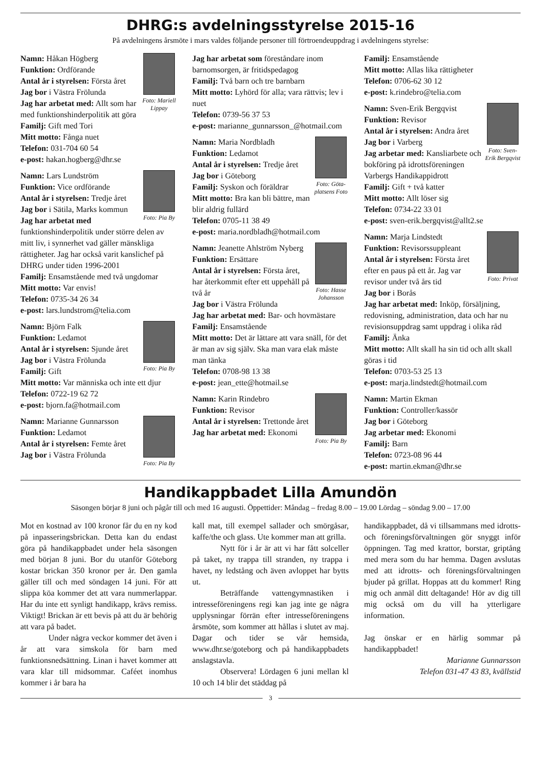DHRG:s avdelningsstyrelse 2015-16
På avdelningens årsmöte i mars valdes följande personer till förtroendeuppdrag i avdelningens styrelse:
Foto: Mariell Lippay
Namn: Håkan Högberg
Funktion: Ordförande
Antal år i styrelsen: Första året
Jag bor i Västra Frölunda
Jag har arbetat med: Allt som har med funktionshinderpolitik att göra
Familj: Gift med Tori
Mitt motto: Fånga nuet
Telefon: 031-704 60 54
e-post: hakan.hogberg@dhr.se
Foto: Pia By
Namn: Lars Lundström
Funktion: Vice ordförande
Antal år i styrelsen: Tredje året
Jag bor i Sätila, Marks kommun
Jag har arbetat med funktionshinderpolitik under större delen av mitt liv, i synnerhet vad gäller mänskliga rättigheter. Jag har också varit kanslichef på DHRG under tiden 1996-2001
Familj: Ensamstående med två ungdomar
Mitt motto: Var envis!
Telefon: 0735-34 26 34
e-post: lars.lundstrom@telia.com
Foto: Pia By
Namn: Björn Falk
Funktion: Ledamot
Antal år i styrelsen: Sjunde året
Jag bor i Västra Frölunda
Familj: Gift
Mitt motto: Var människa och inte ett djur
Telefon: 0722-19 62 72
e-post: bjorn.fa@hotmail.com
Foto: Pia By
Namn: Marianne Gunnarsson
Funktion: Ledamot
Antal år i styrelsen: Femte året
Jag bor i Västra Frölunda
Jag har arbetat som föreståndare inom barnomsorgen, är fritidspedagog
Familj: Två barn och tre barnbarn
Mitt motto: Lyhörd för alla; vara rättvis; lev i nuet
Telefon: 0739-56 37 53
e-post: marianne_gunnarsson_@hotmail.com
Foto: Göta-platsens Foto
Namn: Maria Nordbladh
Funktion: Ledamot
Antal år i styrelsen: Tredje året
Jag bor i Göteborg
Familj: Syskon och föräldrar
Mitt motto: Bra kan bli bättre, man blir aldrig fullärd
Telefon: 0705-11 38 49
e-post: maria.nordbladh@hotmail.com
Foto: Hasse Johansson
Namn: Jeanette Ahlström Nyberg
Funktion: Ersättare
Antal år i styrelsen: Första året, har återkommit efter ett uppehåll på två år
Jag bor i Västra Frölunda
Jag har arbetat med: Bar- och hovmästare
Familj: Ensamstående
Mitt motto: Det är lättare att vara snäll, för det är man av sig själv. Ska man vara elak måste man tänka
Telefon: 0708-98 13 38
e-post: jean_ette@hotmail.se
Foto: Pia By
Namn: Karin Rindebro
Funktion: Revisor
Antal år i styrelsen: Trettonde året
Jag har arbetat med: Ekonomi
Familj: Ensamstående
Mitt motto: Allas lika rättigheter
Telefon: 0706-62 30 12
e-post: k.rindebro@telia.com
Foto: Sven-Erik Bergqvist
Namn: Sven-Erik Bergqvist
Funktion: Revisor
Antal år i styrelsen: Andra året
Jag bor i Varberg
Jag arbetar med: Kansliarbete och bokföring på idrottsföreningen Varbergs Handikappidrott
Familj: Gift + två katter
Mitt motto: Allt löser sig
Telefon: 0734-22 33 01
e-post: sven-erik.bergqvist@allt2.se
Foto: Privat
Namn: Marja Lindstedt
Funktion: Revisorssuppleant
Antal år i styrelsen: Första året efter en paus på ett år. Jag var revisor under två års tid
Jag bor i Borås
Jag har arbetat med: Inköp, försäljning, redovisning, administration, data och har nu revisionsuppdrag samt uppdrag i olika råd
Familj: Änka
Mitt motto: Allt skall ha sin tid och allt skall göras i tid
Telefon: 0703-53 25 13
e-post: marja.lindstedt@hotmail.com
Namn: Martin Ekman
Funktion: Controller/kassör
Jag bor i Göteborg
Jag arbetar med: Ekonomi
Familj: Barn
Telefon: 0723-08 96 44
e-post: martin.ekman@dhr.se
Handikappbadet Lilla Amundön
Säsongen börjar 8 juni och pågår till och med 16 augusti. Öppettider: Måndag – fredag 8.00 – 19.00 Lördag – söndag 9.00 – 17.00
Mot en kostnad av 100 kronor får du en ny kod på inpasseringsbrickan. Detta kan du endast göra på handikappbadet under hela säsongen med början 8 juni. Bor du utanför Göteborg kostar brickan 350 kronor per år. Den gamla gäller till och med söndagen 14 juni. För att slippa köa kommer det att vara nummerlappar. Har du inte ett synligt handikapp, krävs remiss. Viktigt! Brickan är ett bevis på att du är behörig att vara på badet.
Under några veckor kommer det även i år att vara simskola för barn med funktionsnedsättning. Linan i havet kommer att vara klar till midsommar. Caféet inomhus kommer i år bara ha
kall mat, till exempel sallader och smörgåsar, kaffe/the och glass. Ute kommer man att grilla.
Nytt för i år är att vi har fått solceller på taket, ny trappa till stranden, ny trappa i havet, ny ledstång och även avloppet har bytts ut.
Beträffande vattengymnastiken i intresseföreningens regi kan jag inte ge några upplysningar förrän efter intresseföreningens årsmöte, som kommer att hållas i slutet av maj. Dagar och tider se vår hemsida, www.dhr.se/goteborg och på handikappbadets anslagstavla.
Observera! Lördagen 6 juni mellan kl 10 och 14 blir det städdag på
handikappbadet, då vi tillsammans med idrotts- och föreningsförvaltningen gör snyggt inför öppningen. Tag med krattor, borstar, griptång med mera som du har hemma. Dagen avslutas med att idrotts- och föreningsförvaltningen bjuder på grillat. Hoppas att du kommer! Ring mig och anmäl ditt deltagande! Hör av dig till mig också om du vill ha ytterligare information.
Jag önskar er en härlig sommar på handikappbadet!
Marianne Gunnarsson
Telefon 031-47 43 83, kvällstid
3